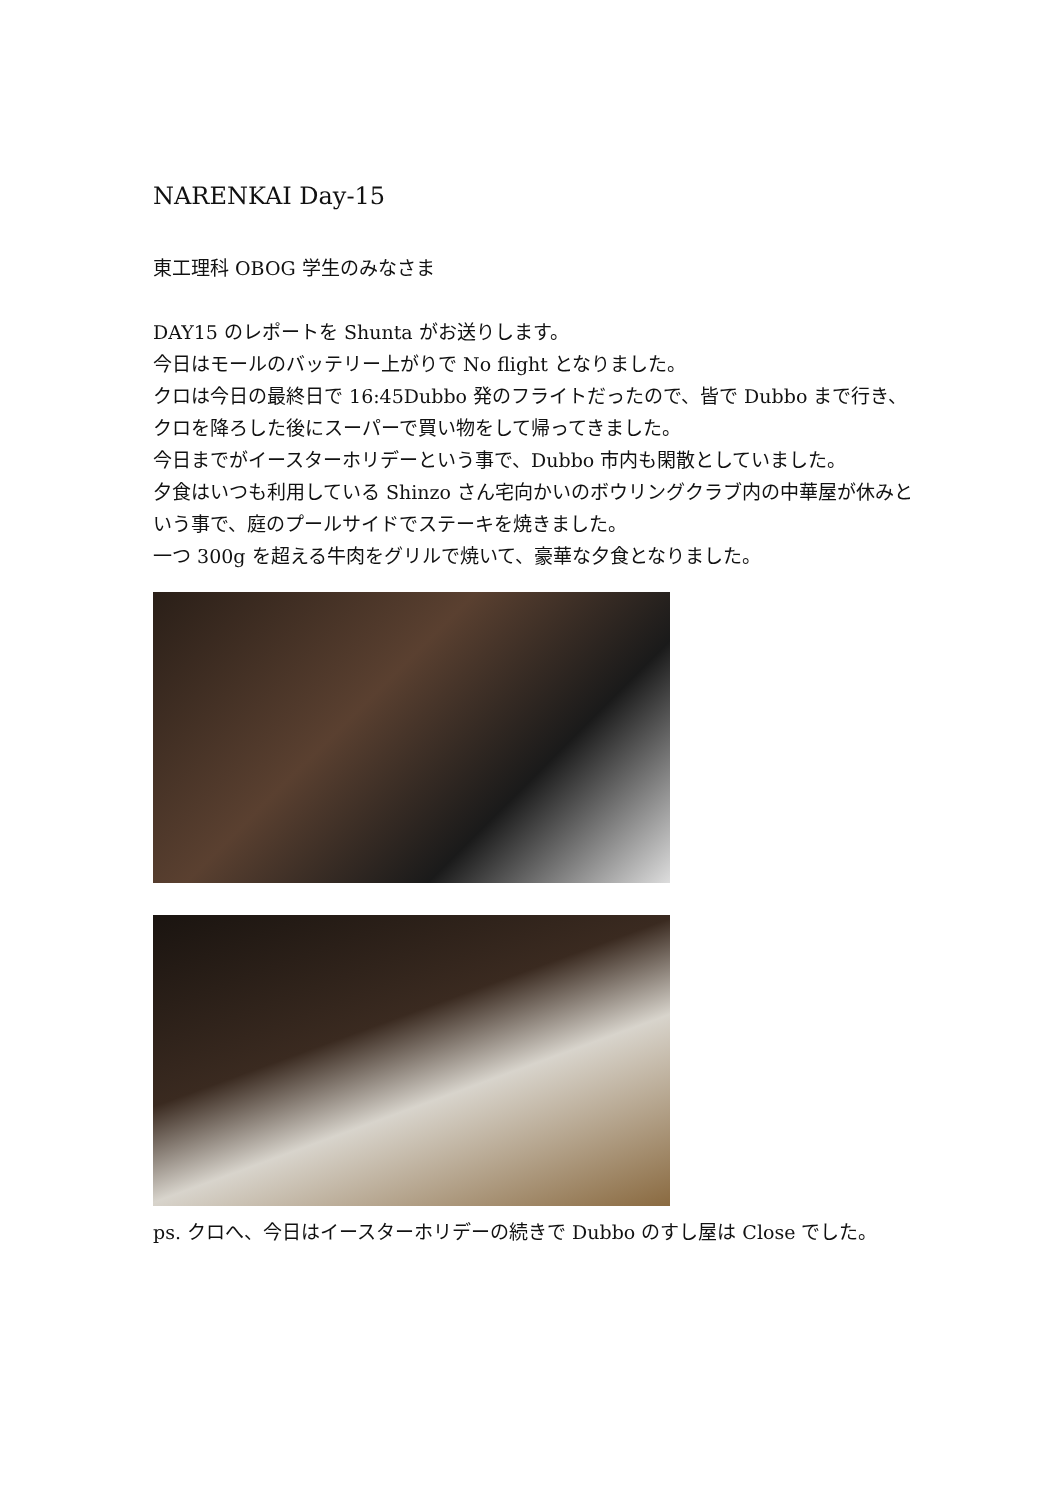NARENKAI Day-15
東工理科 OBOG 学生のみなさま
DAY15 のレポートを Shunta がお送りします。
今日はモールのバッテリー上がりで No flight となりました。
クロは今日の最終日で 16:45Dubbo 発のフライトだったので、皆で Dubbo まで行き、クロを降ろした後にスーパーで買い物をして帰ってきました。
今日までがイースターホリデーという事で、Dubbo 市内も閑散としていました。
夕食はいつも利用している Shinzo さん宅向かいのボウリングクラブ内の中華屋が休みという事で、庭のプールサイドでステーキを焼きました。
一つ 300g を超える牛肉をグリルで焼いて、豪華な夕食となりました。
ps. クロへ、今日はイースターホリデーの続きで Dubbo のすし屋は Close でした。